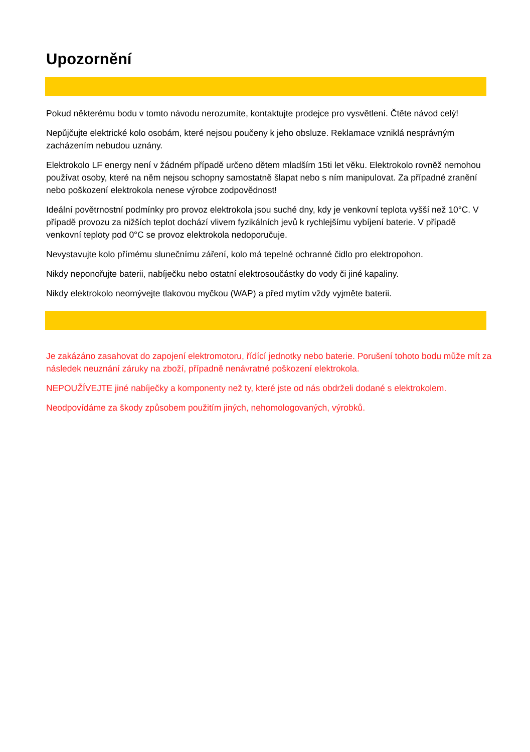Upozornění
Pokud některému bodu v tomto návodu nerozumíte, kontaktujte prodejce pro vysvětlení. Čtěte návod celý!
Nepůjčujte elektrické kolo osobám, které nejsou poučeny k jeho obsluze. Reklamace vzniklá nesprávným zacházením nebudou uznány.
Elektrokolo LF energy není v žádném případě určeno dětem mladším 15ti let věku. Elektrokolo rovněž nemohou používat osoby, které na něm nejsou schopny samostatně šlapat nebo s ním manipulovat. Za případné zranění nebo poškození elektrokola nenese výrobce zodpovědnost!
Ideální povětrnostní podmínky pro provoz elektrokola jsou suché dny, kdy je venkovní teplota vyšší než 10°C. V případě provozu za nižších teplot dochází vlivem fyzikálních jevů k rychlejšímu vybíjení baterie. V případě venkovní teploty pod 0°C se provoz elektrokola nedoporučuje.
Nevystavujte kolo přímému slunečnímu záření, kolo má tepelné ochranné čidlo pro elektropohon.
Nikdy neponořujte baterii, nabíječku nebo ostatní elektrosoučástky do vody či jiné kapaliny.
Nikdy elektrokolo neomývejte tlakovou myčkou (WAP) a před mytím vždy vyjměte baterii.
Je zakázáno zasahovat do zapojení elektromotoru, řídící jednotky nebo baterie. Porušení tohoto bodu může mít za následek neuznání záruky na zboží, případně nenávratné poškození elektrokola.
NEPOUŽÍVEJTE jiné nabíječky a komponenty než ty, které jste od nás obdrželi dodané s elektrokolem.
Neodpovídáme za škody způsobem použitím jiných, nehomologovaných, výrobků.